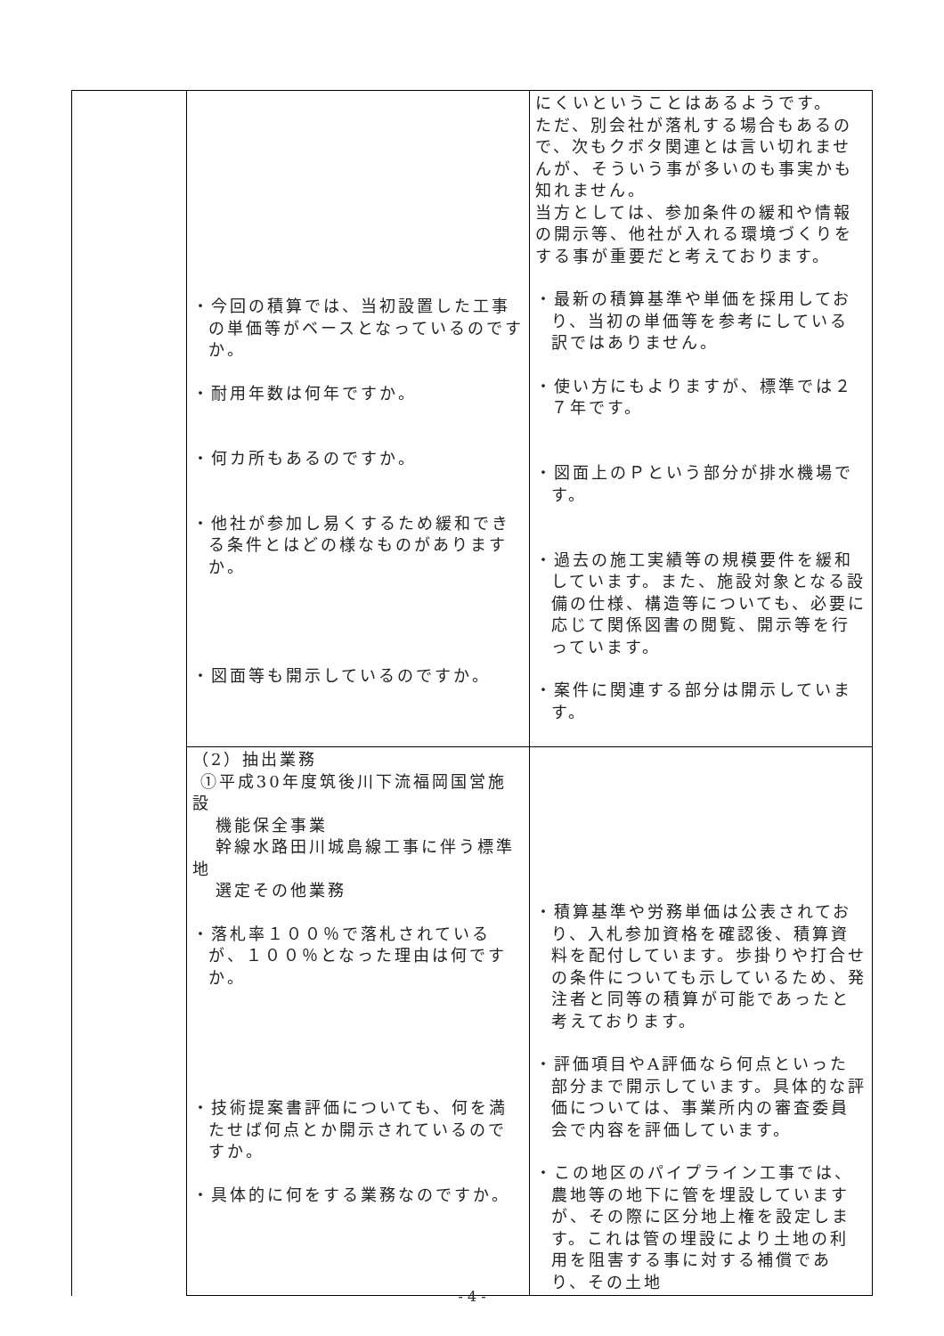| | ・今回の積算では、当初設置した工事の単価等がベースとなっているのですか。 ・耐用年数は何年ですか。 ・何カ所もあるのですか。 ・他社が参加し易くするため緩和できる条件とはどの様なものがありますか。 ・図面等も開示しているのですか。 | にくいということはあるようです。 ただ、別会社が落札する場合もあるので、次もクボタ関連とは言い切れませんが、そういう事が多いのも事実かも知れません。 当方としては、参加条件の緩和や情報の開示等、他社が入れる環境づくりをする事が重要だと考えております。 ・最新の積算基準や単価を採用しており、当初の単価等を参考にしている訳ではありません。 ・使い方にもよりますが、標準では２７年です。 ・図面上のＰという部分が排水機場です。 ・過去の施工実績等の規模要件を緩和しています。また、施設対象となる設備の仕様、構造等についても、必要に応じて関係図書の閲覧、開示等を行っています。 ・案件に関連する部分は開示しています。 |
| | （2）抽出業務 ①平成30年度筑後川下流福岡国営施設 機能保全事業 幹線水路田川城島線工事に伴う標準地 選定その他業務 ・落札率１００％で落札されているが、１００％となった理由は何ですか。 ・技術提案書評価についても、何を満たせば何点とか開示されているのですか。 ・具体的に何をする業務なのですか。 | ・積算基準や労務単価は公表されており、入札参加資格を確認後、積算資料を配付しています。歩掛りや打合せの条件についても示しているため、発注者と同等の積算が可能であったと考えております。 ・評価項目やA評価なら何点といった部分まで開示しています。具体的な評価については、事業所内の審査委員会で内容を評価しています。 ・この地区のパイプライン工事では、農地等の地下に管を埋設していますが、その際に区分地上権を設定します。これは管の埋設により土地の利用を阻害する事に対する補償であり、その土地 |
- 4 -